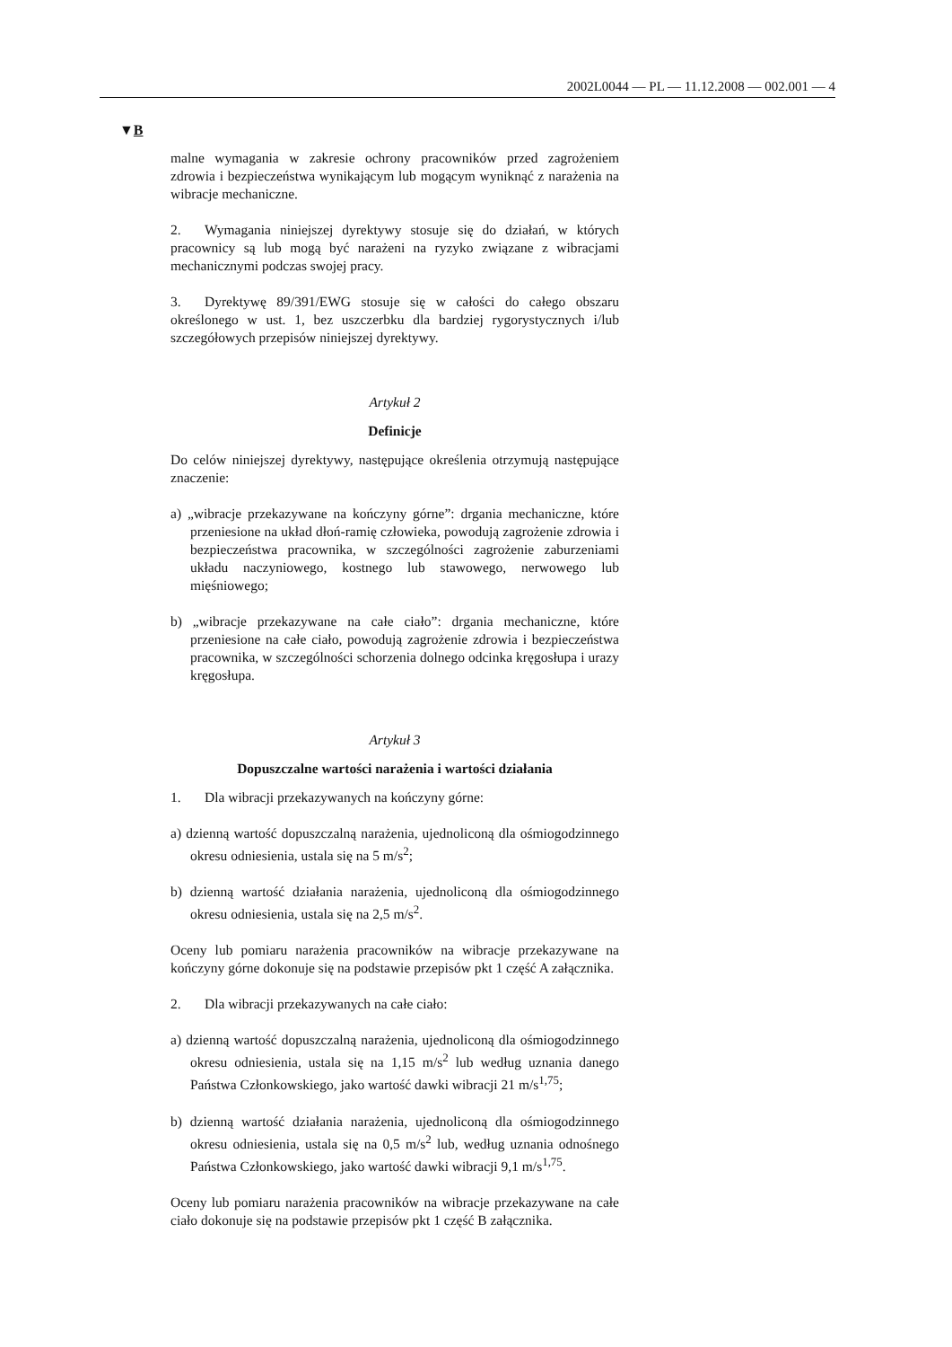2002L0044 — PL — 11.12.2008 — 002.001 — 4
▼B
malne wymagania w zakresie ochrony pracowników przed zagrożeniem zdrowia i bezpieczeństwa wynikającym lub mogącym wyniknąć z narażenia na wibracje mechaniczne.
2. Wymagania niniejszej dyrektywy stosuje się do działań, w których pracownicy są lub mogą być narażeni na ryzyko związane z wibracjami mechanicznymi podczas swojej pracy.
3. Dyrektywę 89/391/EWG stosuje się w całości do całego obszaru określonego w ust. 1, bez uszczerbku dla bardziej rygorystycznych i/lub szczegółowych przepisów niniejszej dyrektywy.
Artykuł 2
Definicje
Do celów niniejszej dyrektywy, następujące określenia otrzymują następujące znaczenie:
a) „wibracje przekazywane na kończyny górne”: drgania mechaniczne, które przeniesione na układ dłoń-ramię człowieka, powodują zagrożenie zdrowia i bezpieczeństwa pracownika, w szczególności zagrożenie zaburzeniami układu naczyniowego, kostnego lub stawowego, nerwowego lub mięśniowego;
b) „wibracje przekazywane na całe ciało”: drgania mechaniczne, które przeniesione na całe ciało, powodują zagrożenie zdrowia i bezpieczeństwa pracownika, w szczególności schorzenia dolnego odcinka kręgosłupa i urazy kręgosłupa.
Artykuł 3
Dopuszczalne wartości narażenia i wartości działania
1. Dla wibracji przekazywanych na kończyny górne:
a) dzienną wartość dopuszczalną narażenia, ujednoliconą dla ośmiogodzinnego okresu odniesienia, ustala się na 5 m/s<sup>2</sup>;
b) dzienną wartość działania narażenia, ujednoliconą dla ośmiogodzinnego okresu odniesienia, ustala się na 2,5 m/s<sup>2</sup>.
Oceny lub pomiaru narażenia pracowników na wibracje przekazywane na kończyny górne dokonuje się na podstawie przepisów pkt 1 część A załącznika.
2. Dla wibracji przekazywanych na całe ciało:
a) dzienną wartość dopuszczalną narażenia, ujednoliconą dla ośmiogodzinnego okresu odniesienia, ustala się na 1,15 m/s<sup>2</sup> lub według uznania danego Państwa Członkowskiego, jako wartość dawki wibracji 21 m/s<sup>1,75</sup>;
b) dzienną wartość działania narażenia, ujednoliconą dla ośmiogodzinnego okresu odniesienia, ustala się na 0,5 m/s<sup>2</sup> lub, według uznania odnośnego Państwa Członkowskiego, jako wartość dawki wibracji 9,1 m/s<sup>1,75</sup>.
Oceny lub pomiaru narażenia pracowników na wibracje przekazywane na całe ciało dokonuje się na podstawie przepisów pkt 1 część B załącznika.